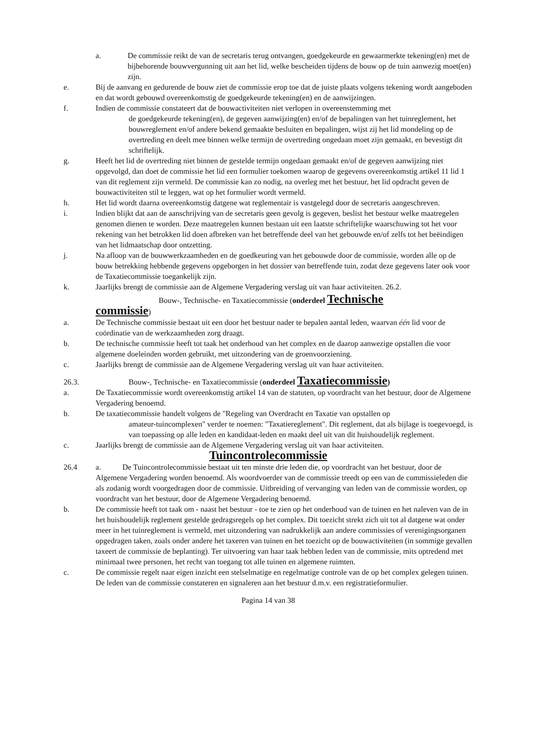a. De commissie reikt de van de secretaris terug ontvangen, goedgekeurde en gewaarmerkte tekening(en) met de bijbehorende bouwvergunning uit aan het lid, welke bescheiden tijdens de bouw op de tuin aanwezig moet(en) zijn.
e. Bij de aanvang en gedurende de bouw ziet de commissie erop toe dat de juiste plaats volgens tekening wordt aangeboden en dat wordt gebouwd overeenkomstig de goedgekeurde tekening(en) en de aanwijzingen.
f. Indien de commissie constateert dat de bouwactiviteiten niet verlopen in overeenstemming met
de goedgekeurde tekening(en), de gegeven aanwijzing(en) en/of de bepalingen van het tuinreglement, het bouwreglement en/of andere bekend gemaakte besluiten en bepalingen, wijst zij het lid mondeling op de overtreding en deelt mee binnen welke termijn de overtreding ongedaan moet zijn gemaakt, en bevestigt dit schriftelijk.
g. Heeft het lid de overtreding niet binnen de gestelde termijn ongedaan gemaakt en/of de gegeven aanwijzing niet opgevolgd, dan doet de commissie het lid een formulier toekomen waarop de gegevens overeenkomstig artikel 11 lid 1 van dit reglement zijn vermeld. De commissie kan zo nodig, na overleg met het bestuur, het lid opdracht geven de bouwactiviteiten stil te leggen, wat op het formulier wordt vermeld.
h. Het lid wordt daarna overeenkomstig datgene wat reglementair is vastgelegd door de secretaris aangeschreven.
i. lndien blijkt dat aan de aanschrijving van de secretaris geen gevolg is gegeven, beslist het bestuur welke maatregelen genomen dienen te worden. Deze maatregelen kunnen bestaan uit een laatste schriftelijke waarschuwing tot het voor rekening van het betrokken lid doen afbreken van het betreffende deel van het gebouwde en/of zelfs tot het beëindigen van het lidmaatschap door ontzetting.
j. Na afloop van de bouwwerkzaamheden en de goedkeuring van het gebouwde door de commissie, worden alle op de bouw betrekking hebbende gegevens opgeborgen in het dossier van betreffende tuin, zodat deze gegevens later ook voor de Taxatiecommissie toegankelijk zijn.
k. Jaarlijks brengt de commissie aan de Algemene Vergadering verslag uit van haar activiteiten. 26.2.
Bouw-, Technische- en Taxatiecommissie (onderdeel Technische
commissie)
a. De Technische commissie bestaat uit een door het bestuur nader te bepalen aantal leden, waarvan één lid voor de coördinatie van de werkzaamheden zorg draagt.
b. De technische commissie heeft tot taak het onderhoud van het complex en de daarop aanwezige opstallen die voor algemene doeleinden worden gebruikt, met uitzondering van de groenvoorziening.
c. Jaarlijks brengt de commissie aan de Algemene Vergadering verslag uit van haar activiteiten.
26.3. Bouw-, Technische- en Taxatiecommissie (onderdeel Taxatiecommissie)
a. De Taxatiecommissie wordt overeenkomstig artikel 14 van de statuten, op voordracht van het bestuur, door de Algemene Vergadering benoemd.
b. De taxatiecommissie handelt volgens de "Regeling van Overdracht en Taxatie van opstallen op
amateur-tuincomplexen" verder te noemen: "Taxatiereglement". Dit reglement, dat als bijlage is toegevoegd, is van toepassing op alle leden en kandidaat-leden en maakt deel uit van dit huishoudelijk reglement.
c. Jaarlijks brengt de commissie aan de Algemene Vergadering verslag uit van haar activiteiten.
Tuincontrolecommissie
26.4 a. De Tuincontrolecommissie bestaat uit ten minste drie leden die, op voordracht van het bestuur, door de Algemene Vergadering worden benoemd. Als woordvoerder van de commissie treedt op een van de commissieleden die als zodanig wordt voorgedragen door de commissie. Uitbreiding of vervanging van leden van de commissie worden, op voordracht van het bestuur, door de Algemene Vergadering benoemd.
b. De commissie heeft tot taak om - naast het bestuur - toe te zien op het onderhoud van de tuinen en het naleven van de in het huishoudelijk reglement gestelde gedragsregels op het complex. Dit toezicht strekt zich uit tot al datgene wat onder meer in het tuinreglement is vermeld, met uitzondering van nadrukkelijk aan andere commissies of verenigingsorganen opgedragen taken, zoals onder andere het taxeren van tuinen en het toezicht op de bouwactiviteiten (in sommige gevallen taxeert de commissie de beplanting). Ter uitvoering van haar taak hebben leden van de commissie, mits optredend met minimaal twee personen, het recht van toegang tot alle tuinen en algemene ruimten.
c. De commissie regelt naar eigen inzicht een stelselmatige en regelmatige controle van de op het complex gelegen tuinen. De leden van de commissie constateren en signaleren aan het bestuur d.m.v. een registratieformulier.
Pagina 14 van 38